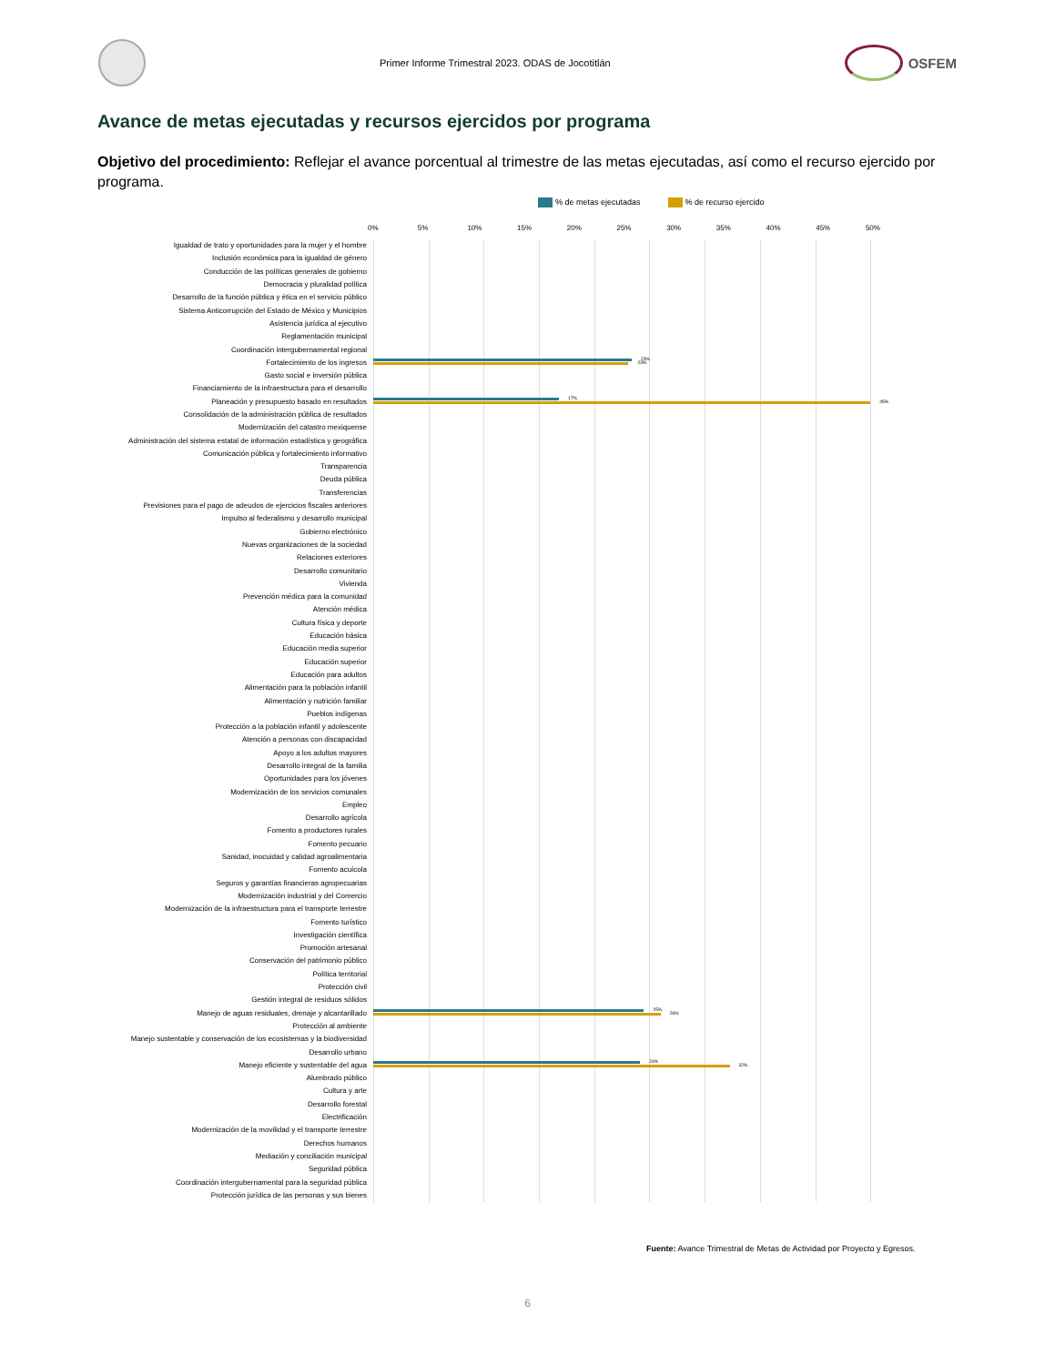Primer Informe Trimestral 2023. ODAS de Jocotitlán
OSFEM
Avance de metas ejecutadas y recursos ejercidos por programa
Objetivo del procedimiento: Reflejar el avance porcentual al trimestre de las metas ejecutadas, así como el recurso ejercido por programa.
% de metas ejecutadas % de recurso ejercido
0% 5% 10% 15% 20% 25% 30% 35% 40% 45% 50%
Igualdad de trato y oportunidades para la mujer y el hombre
Inclusión económica para la igualdad de género
Conducción de las políticas generales de gobierno
Democracia y pluralidad política
Desarrollo de la función pública y ética en el servicio público
Sistema Anticorrupción del Estado de México y Municipios
Asistencia jurídica al ejecutivo
Reglamentación municipal
Coordinación intergubernamental regional
Fortalecimiento de los ingresos
23%
23%
Gasto social e inversión pública
Financiamiento de la infraestructura para el desarrollo
Planeación y presupuesto basado en resultados
17%
45%
Consolidación de la administración pública de resultados
Modernización del catastro mexiquense
Administración del sistema estatal de información estadística y geográfica
Comunicación pública y fortalecimiento informativo
Transparencia
Deuda pública
Transferencias
Previsiones para el pago de adeudos de ejercicios fiscales anteriores
Impulso al federalismo y desarrollo municipal
Gobierno electrónico
Nuevas organizaciones de la sociedad
Relaciones exteriores
Desarrollo comunitario
Vivienda
Prevención médica para la comunidad
Atención médica
Cultura física y deporte
Educación básica
Educación media superior
Educación superior
Educación para adultos
Alimentación para la población infantil
Alimentación y nutrición familiar
Pueblos indígenas
Protección a la población infantil y adolescente
Atención a personas con discapacidad
Apoyo a los adultos mayores
Desarrollo integral de la familia
Oportunidades para los jóvenes
Modernización de los servicios comunales
Empleo
Desarrollo agrícola
Fomento a productores rurales
Fomento pecuario
Sanidad, inocuidad y calidad agroalimentaria
Fomento acuícola
Seguros y garantías financieras agropecuarias
Modernización industrial y del Comercio
Modernización de la infraestructura para el transporte terrestre
Fomento turístico
Investigación científica
Promoción artesanal
Conservación del patrimonio público
Política territorial
Protección civil
Gestión integral de residuos sólidos
Manejo de aguas residuales, drenaje y alcantarillado
25%
26%
Protección al ambiente
Manejo sustentable y conservación de los ecosistemas y la biodiversidad
Desarrollo urbano
Manejo eficiente y sustentable del agua
24%
32%
Alumbrado público
Cultura y arte
Desarrollo forestal
Electrificación
Modernización de la movilidad y el transporte terrestre
Derechos humanos
Mediación y conciliación municipal
Seguridad pública
Coordinación intergubernamental para la seguridad pública
Protección jurídica de las personas y sus bienes
Fuente: Avance Trimestral de Metas de Actividad por Proyecto y Egresos.
6